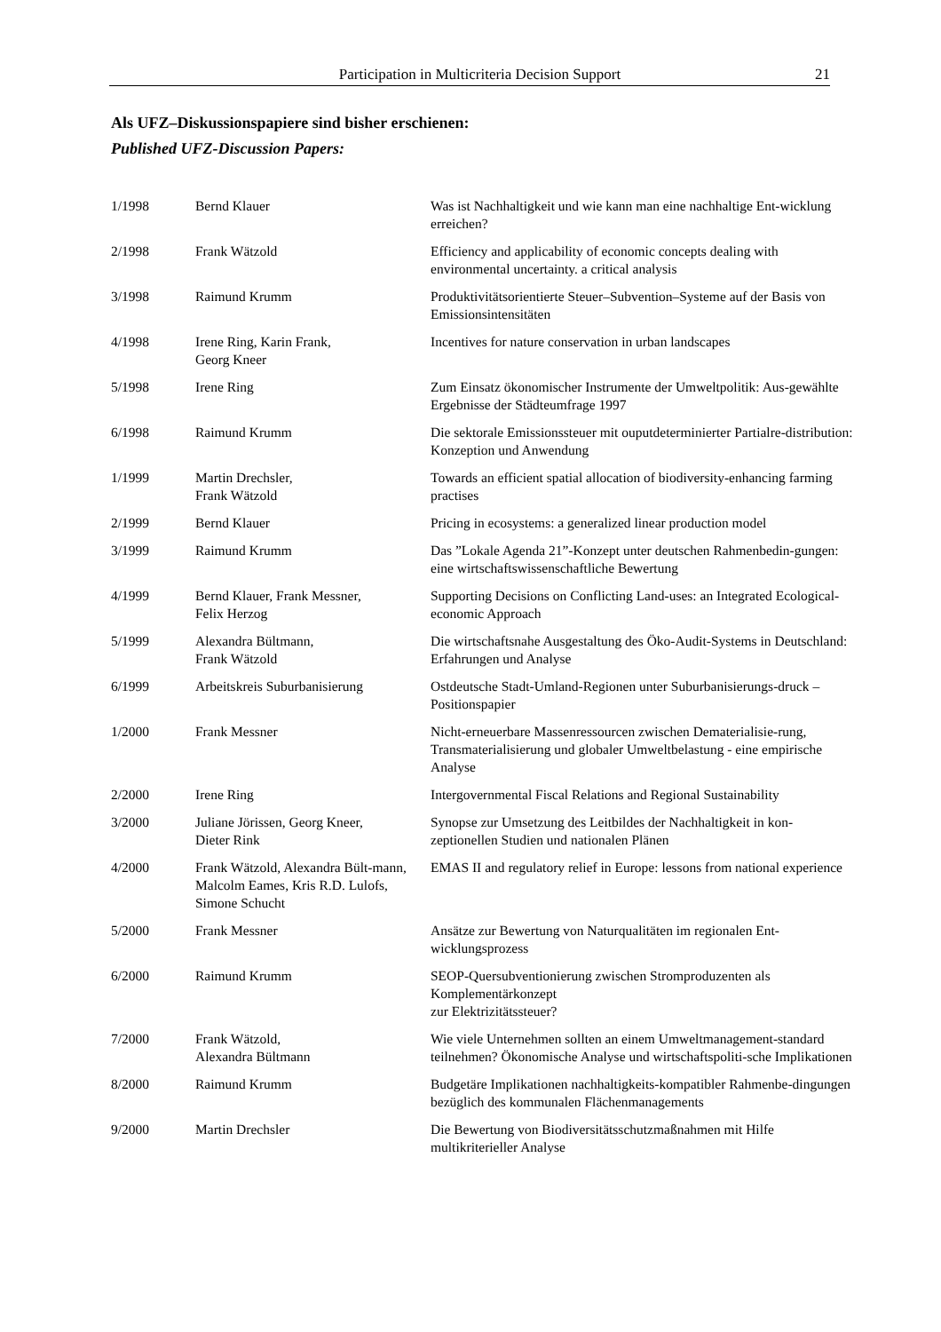Participation in Multicriteria Decision Support 21
Als UFZ–Diskussionspapiere sind bisher erschienen:
Published UFZ-Discussion Papers:
| 1/1998 | Bernd Klauer | Was ist Nachhaltigkeit und wie kann man eine nachhaltige Ent-wicklung erreichen? |
| 2/1998 | Frank Wätzold | Efficiency and applicability of economic concepts dealing with environmental uncertainty. a critical analysis |
| 3/1998 | Raimund Krumm | Produktivitätsorientierte Steuer–Subvention–Systeme auf der Basis von Emissionsintensitäten |
| 4/1998 | Irene Ring, Karin Frank, Georg Kneer | Incentives for nature conservation in urban landscapes |
| 5/1998 | Irene Ring | Zum Einsatz ökonomischer Instrumente der Umweltpolitik: Aus-gewählte Ergebnisse der Städteumfrage 1997 |
| 6/1998 | Raimund Krumm | Die sektorale Emissionssteuer mit ouputdeterminierter Partialre-distribution: Konzeption und Anwendung |
| 1/1999 | Martin Drechsler, Frank Wätzold | Towards an efficient spatial allocation of biodiversity-enhancing farming practises |
| 2/1999 | Bernd Klauer | Pricing in ecosystems: a generalized linear production model |
| 3/1999 | Raimund Krumm | Das ”Lokale Agenda 21”-Konzept unter deutschen Rahmenbedin-gungen: eine wirtschaftswissenschaftliche Bewertung |
| 4/1999 | Bernd Klauer, Frank Messner, Felix Herzog | Supporting Decisions on Conflicting Land-uses: an Integrated Ecological-economic Approach |
| 5/1999 | Alexandra Bültmann, Frank Wätzold | Die wirtschaftsnahe Ausgestaltung des Öko-Audit-Systems in Deutschland: Erfahrungen und Analyse |
| 6/1999 | Arbeitskreis Suburbanisierung | Ostdeutsche Stadt-Umland-Regionen unter Suburbanisierungs-druck – Positionspapier |
| 1/2000 | Frank Messner | Nicht-erneuerbare Massenressourcen zwischen Dematerialisie-rung, Transmaterialisierung und globaler Umweltbelastung - eine empirische Analyse |
| 2/2000 | Irene Ring | Intergovernmental Fiscal Relations and Regional Sustainability |
| 3/2000 | Juliane Jörissen, Georg Kneer, Dieter Rink | Synopse zur Umsetzung des Leitbildes der Nachhaltigkeit in kon-zeptionellen Studien und nationalen Plänen |
| 4/2000 | Frank Wätzold, Alexandra Bült-mann, Malcolm Eames, Kris R.D. Lulofs, Simone Schucht | EMAS II and regulatory relief in Europe: lessons from national experience |
| 5/2000 | Frank Messner | Ansätze zur Bewertung von Naturqualitäten im regionalen Ent-wicklungsprozess |
| 6/2000 | Raimund Krumm | SEOP-Quersubventionierung zwischen Stromproduzenten als Komplementärkonzept zur Elektrizitätssteuer? |
| 7/2000 | Frank Wätzold, Alexandra Bültmann | Wie viele Unternehmen sollten an einem Umweltmanagement-standard teilnehmen? Ökonomische Analyse und wirtschaftspoliti-sche Implikationen |
| 8/2000 | Raimund Krumm | Budgetäre Implikationen nachhaltigkeits-kompatibler Rahmenbe-dingungen bezüglich des kommunalen Flächenmanagements |
| 9/2000 | Martin Drechsler | Die Bewertung von Biodiversitätsschutzmaßnahmen mit Hilfe multikriterieller Analyse |